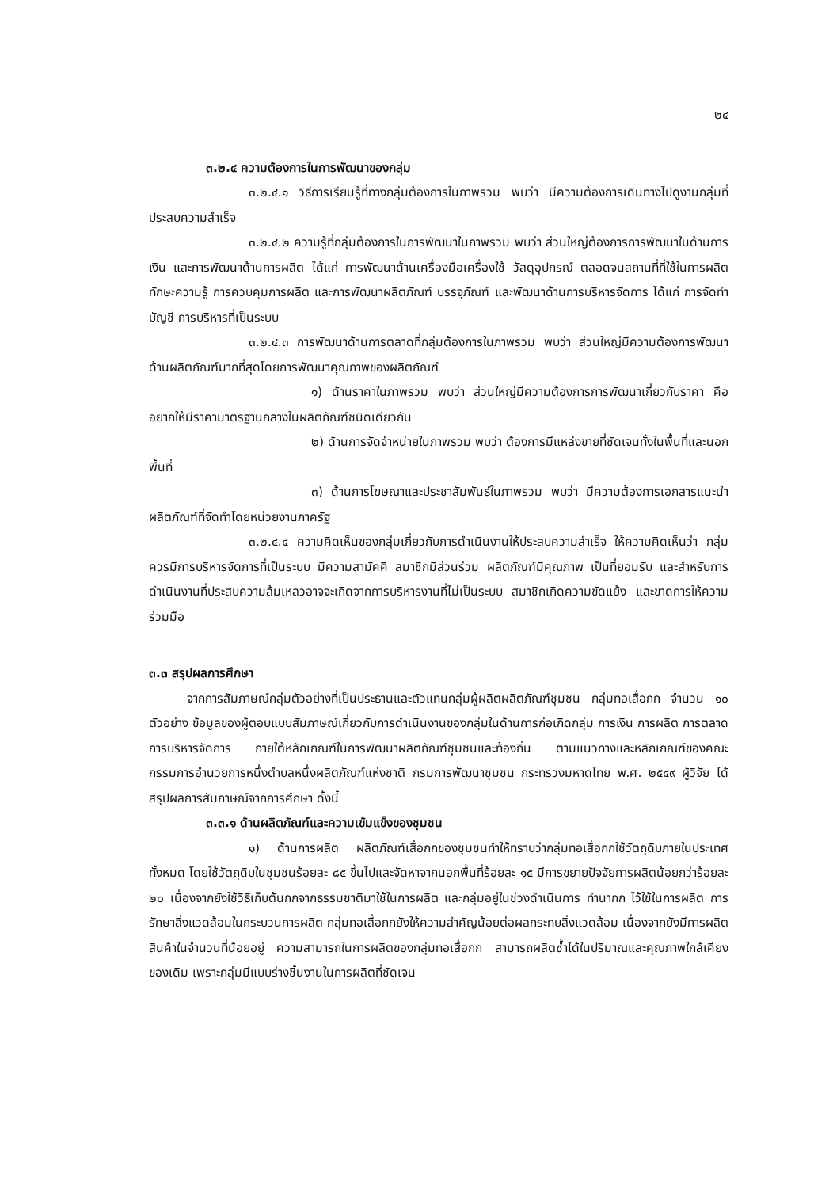๒๔
๓.๒.๔ ความต้องการในการพัฒนาของกลุ่ม
๓.๒.๔.๑ วิธีการเรียนรู้ที่ทางกลุ่มต้องการในภาพรวม พบว่า มีความต้องการเดินทางไปดูงานกลุ่มที่ประสบความสำเร็จ
๓.๒.๔.๒ ความรู้ที่กลุ่มต้องการในการพัฒนาในภาพรวม พบว่า ส่วนใหญ่ต้องการการพัฒนาในด้านการเงิน และการพัฒนาด้านการผลิต ได้แก่ การพัฒนาด้านเครื่องมือเครื่องใช้ วัสดุอุปกรณ์ ตลอดจนสถานที่ที่ใช้ในการผลิต ทักษะความรู้ การควบคุมการผลิต และการพัฒนาผลิตภัณฑ์ บรรจุภัณฑ์ และพัฒนาด้านการบริหารจัดการ ได้แก่ การจัดทำบัญชี การบริหารที่เป็นระบบ
๓.๒.๔.๓ การพัฒนาด้านการตลาดที่กลุ่มต้องการในภาพรวม พบว่า ส่วนใหญ่มีความต้องการพัฒนาด้านผลิตภัณฑ์มากที่สุดโดยการพัฒนาคุณภาพของผลิตภัณฑ์
๑) ด้านราคาในภาพรวม พบว่า ส่วนใหญ่มีความต้องการการพัฒนาเกี่ยวกับราคา คือ อยากให้มีราคามาตรฐานกลางในผลิตภัณฑ์ชนิดเดียวกัน
๒) ด้านการจัดจำหน่ายในภาพรวม พบว่า ต้องการมีแหล่งขายที่ชัดเจนทั้งในพื้นที่และนอกพื้นที่
๓) ด้านการโฆษณาและประชาสัมพันธ์ในภาพรวม พบว่า มีความต้องการเอกสารแนะนำผลิตภัณฑ์ที่จัดทำโดยหน่วยงานภาครัฐ
๓.๒.๔.๔ ความคิดเห็นของกลุ่มเกี่ยวกับการดำเนินงานให้ประสบความสำเร็จ ให้ความคิดเห็นว่า กลุ่มควรมีการบริหารจัดการที่เป็นระบบ มีความสามัคคี สมาชิกมีส่วนร่วม ผลิตภัณฑ์มีคุณภาพ เป็นที่ยอมรับ และสำหรับการดำเนินงานที่ประสบความล้มเหลวอาจจะเกิดจากการบริหารงานที่ไม่เป็นระบบ สมาชิกเกิดความขัดแย้ง และขาดการให้ความร่วมมือ
๓.๓ สรุปผลการศึกษา
จากการสัมภาษณ์กลุ่มตัวอย่างที่เป็นประธานและตัวแทนกลุ่มผู้ผลิตผลิตภัณฑ์ชุมชน กลุ่มทอเสื่อกก จำนวน ๑๐ ตัวอย่าง ข้อมูลของผู้ตอบแบบสัมภาษณ์เกี่ยวกับการดำเนินงานของกลุ่มในด้านการก่อเกิดกลุ่ม การเงิน การผลิต การตลาด การบริหารจัดการ ภายใต้หลักเกณฑ์ในการพัฒนาผลิตภัณฑ์ชุมชนและท้องถิ่น ตามแนวทางและหลักเกณฑ์ของคณะกรรมการอำนวยการหนึ่งตำบลหนึ่งผลิตภัณฑ์แห่งชาติ กรมการพัฒนาชุมชน กระทรวงมหาดไทย พ.ศ. ๒๕๔๙ ผู้วิจัย ได้สรุปผลการสัมภาษณ์จากการศึกษา ดั้งนี้
๓.๓.๑ ด้านผลิตภัณฑ์และความเข้มแข็งของชุมชน
๑) ด้านการผลิต ผลิตภัณฑ์เสื่อกกของชุมชนทำให้ทราบว่ากลุ่มทอเสื่อกกใช้วัตถุดิบภายในประเทศทั้งหมด โดยใช้วัตถุดิบในชุมชนร้อยละ ๘๕ ขึ้นไปและจัดหาจากนอกพื้นที่ร้อยละ ๑๕ มีการขยายปัจจัยการผลิตน้อยกว่าร้อยละ ๒๐ เนื่องจากยังใช้วิธีเก็บต้นกกจากธรรมชาติมาใช้ในการผลิต และกลุ่มอยู่ในช่วงดำเนินการ ทำนากก ไว้ใช้ในการผลิต การรักษาสิ่งแวดล้อมในกระบวนการผลิต กลุ่มทอเสื่อกกยังให้ความสำคัญน้อยต่อผลกระทบสิ่งแวดล้อม เนื่องจากยังมีการผลิตสินค้าในจำนวนที่น้อยอยู่ ความสามารถในการผลิตของกลุ่มทอเสื่อกก สามารถผลิตซ้ำได้ในปริมาณและคุณภาพใกล้เคียงของเดิม เพราะกลุ่มมีแบบร่างชิ้นงานในการผลิตที่ชัดเจน